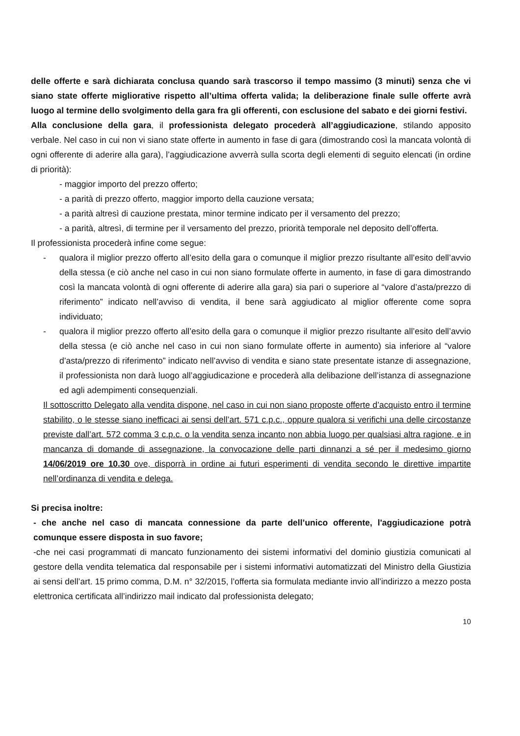delle offerte e sarà dichiarata conclusa quando sarà trascorso il tempo massimo (3 minuti) senza che vi siano state offerte migliorative rispetto all’ultima offerta valida; la deliberazione finale sulle offerte avrà luogo al termine dello svolgimento della gara fra gli offerenti, con esclusione del sabato e dei giorni festivi.
Alla conclusione della gara, il professionista delegato procederà all’aggiudicazione, stilando apposito verbale. Nel caso in cui non vi siano state offerte in aumento in fase di gara (dimostrando così la mancata volontà di ogni offerente di aderire alla gara), l’aggiudicazione avverrà sulla scorta degli elementi di seguito elencati (in ordine di priorità):
- maggior importo del prezzo offerto;
- a parità di prezzo offerto, maggior importo della cauzione versata;
- a parità altresì di cauzione prestata, minor termine indicato per il versamento del prezzo;
- a parità, altresì, di termine per il versamento del prezzo, priorità temporale nel deposito dell’offerta.
Il professionista procederà infine come segue:
- qualora il miglior prezzo offerto all’esito della gara o comunque il miglior prezzo risultante all’esito dell’avvio della stessa (e ciò anche nel caso in cui non siano formulate offerte in aumento, in fase di gara dimostrando così la mancata volontà di ogni offerente di aderire alla gara) sia pari o superiore al “valore d’asta/prezzo di riferimento” indicato nell’avviso di vendita, il bene sarà aggiudicato al miglior offerente come sopra individuato;
- qualora il miglior prezzo offerto all’esito della gara o comunque il miglior prezzo risultante all’esito dell’avvio della stessa (e ciò anche nel caso in cui non siano formulate offerte in aumento) sia inferiore al “valore d’asta/prezzo di riferimento” indicato nell’avviso di vendita e siano state presentate istanze di assegnazione, il professionista non darà luogo all’aggiudicazione e procederà alla delibazione dell’istanza di assegnazione ed agli adempimenti consequenziali.
Il sottoscritto Delegato alla vendita dispone, nel caso in cui non siano proposte offerte d’acquisto entro il termine stabilito, o le stesse siano inefficaci ai sensi dell’art. 571 c.p.c., oppure qualora si verifichi una delle circostanze previste dall’art. 572 comma 3 c.p.c. o la vendita senza incanto non abbia luogo per qualsiasi altra ragione, e in mancanza di domande di assegnazione, la convocazione delle parti dinnanzi a sé per il medesimo giorno 14/06/2019 ore 10.30 ove, disporrà in ordine ai futuri esperimenti di vendita secondo le direttive impartite nell’ordinanza di vendita e delega.
Si precisa inoltre:
- che anche nel caso di mancata connessione da parte dell’unico offerente, l'aggiudicazione potrà comunque essere disposta in suo favore;
-che nei casi programmati di mancato funzionamento dei sistemi informativi del dominio giustizia comunicati al gestore della vendita telematica dal responsabile per i sistemi informativi automatizzati del Ministro della Giustizia ai sensi dell’art. 15 primo comma, D.M. n° 32/2015, l’offerta sia formulata mediante invio all’indirizzo a mezzo posta elettronica certificata all’indirizzo mail indicato dal professionista delegato;
10